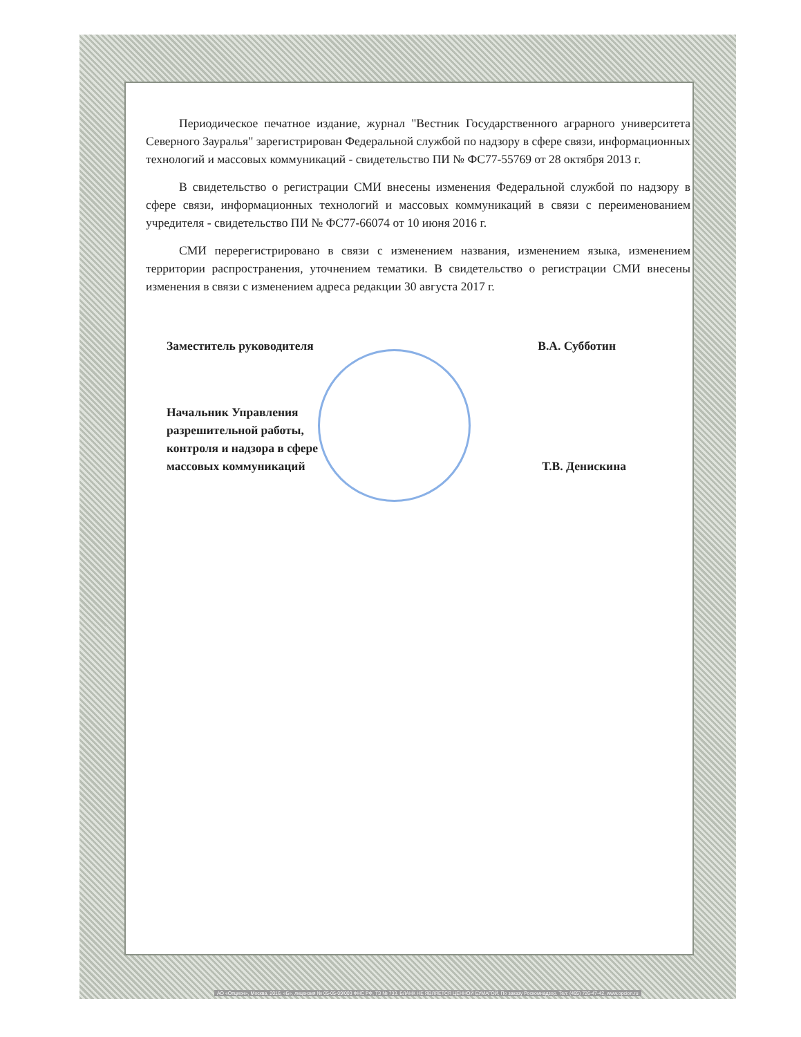Периодическое печатное издание, журнал "Вестник Государственного аграрного университета Северного Зауралья" зарегистрирован Федеральной службой по надзору в сфере связи, информационных технологий и массовых коммуникаций - свидетельство ПИ № ФС77-55769 от 28 октября 2013 г.
В свидетельство о регистрации СМИ внесены изменения Федеральной службой по надзору в сфере связи, информационных технологий и массовых коммуникаций в связи с переименованием учредителя - свидетельство ПИ № ФС77-66074 от 10 июня 2016 г.
СМИ перерегистрировано в связи с изменением названия, изменением языка, изменением территории распространения, уточнением тематики. В свидетельство о регистрации СМИ внесены изменения в связи с изменением адреса редакции 30 августа 2017 г.
Заместитель руководителя В.А. Субботин
Начальник Управления
разрешительной работы,
контроля и надзора в сфере
массовых коммуникаций Т.В. Денискина
АО «Опцион», Москва, 2016, «Б», лицензия № 05-05-09/003 ФНС РФ, ТЗ № 733. БЛАНК НЕ ЯВЛЯЕТСЯ ЦЕННОЙ БУМАГОЙ. По заказу Роскомнадзор. Тел: (495) 726-47-42, www.opcion.ru